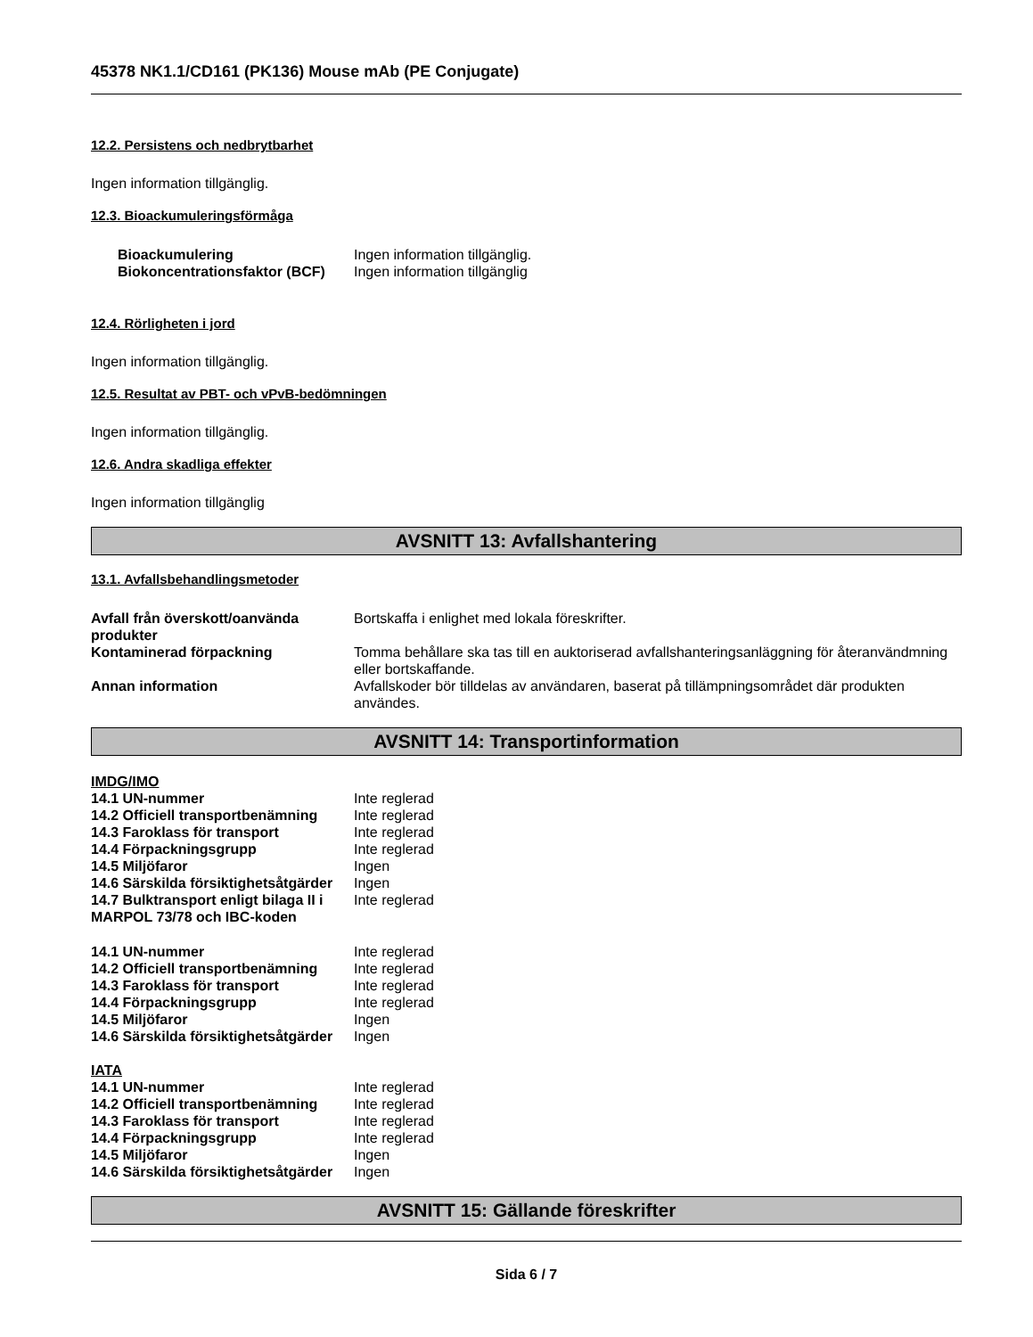45378 NK1.1/CD161 (PK136) Mouse mAb (PE Conjugate)
12.2. Persistens och nedbrytbarhet
Ingen information tillgänglig.
12.3. Bioackumuleringsförmåga
| Bioackumulering | Ingen information tillgänglig. |
| Biokoncentrationsfaktor (BCF) | Ingen information tillgänglig |
12.4. Rörligheten i jord
Ingen information tillgänglig.
12.5. Resultat av PBT- och vPvB-bedömningen
Ingen information tillgänglig.
12.6. Andra skadliga effekter
Ingen information tillgänglig
AVSNITT 13: Avfallshantering
13.1. Avfallsbehandlingsmetoder
| Avfall från överskott/oanvända produkter | Bortskaffa i enlighet med lokala föreskrifter. |
| Kontaminerad förpackning | Tomma behållare ska tas till en auktoriserad avfallshanteringsanläggning för återanvändmning eller bortskaffande. |
| Annan information | Avfallskoder bör tilldelas av användaren, baserat på tillämpningsområdet där produkten användes. |
AVSNITT 14: Transportinformation
IMDG/IMO
| 14.1 UN-nummer | Inte reglerad |
| 14.2 Officiell transportbenämning | Inte reglerad |
| 14.3 Faroklass för transport | Inte reglerad |
| 14.4 Förpackningsgrupp | Inte reglerad |
| 14.5 Miljöfaror | Ingen |
| 14.6 Särskilda försiktighetsåtgärder | Ingen |
| 14.7 Bulktransport enligt bilaga II i MARPOL 73/78 och IBC-koden | Inte reglerad |
| 14.1 UN-nummer | Inte reglerad |
| 14.2 Officiell transportbenämning | Inte reglerad |
| 14.3 Faroklass för transport | Inte reglerad |
| 14.4 Förpackningsgrupp | Inte reglerad |
| 14.5 Miljöfaror | Ingen |
| 14.6 Särskilda försiktighetsåtgärder | Ingen |
IATA
| 14.1 UN-nummer | Inte reglerad |
| 14.2 Officiell transportbenämning | Inte reglerad |
| 14.3 Faroklass för transport | Inte reglerad |
| 14.4 Förpackningsgrupp | Inte reglerad |
| 14.5 Miljöfaror | Ingen |
| 14.6 Särskilda försiktighetsåtgärder | Ingen |
AVSNITT 15: Gällande föreskrifter
Sida 6 / 7